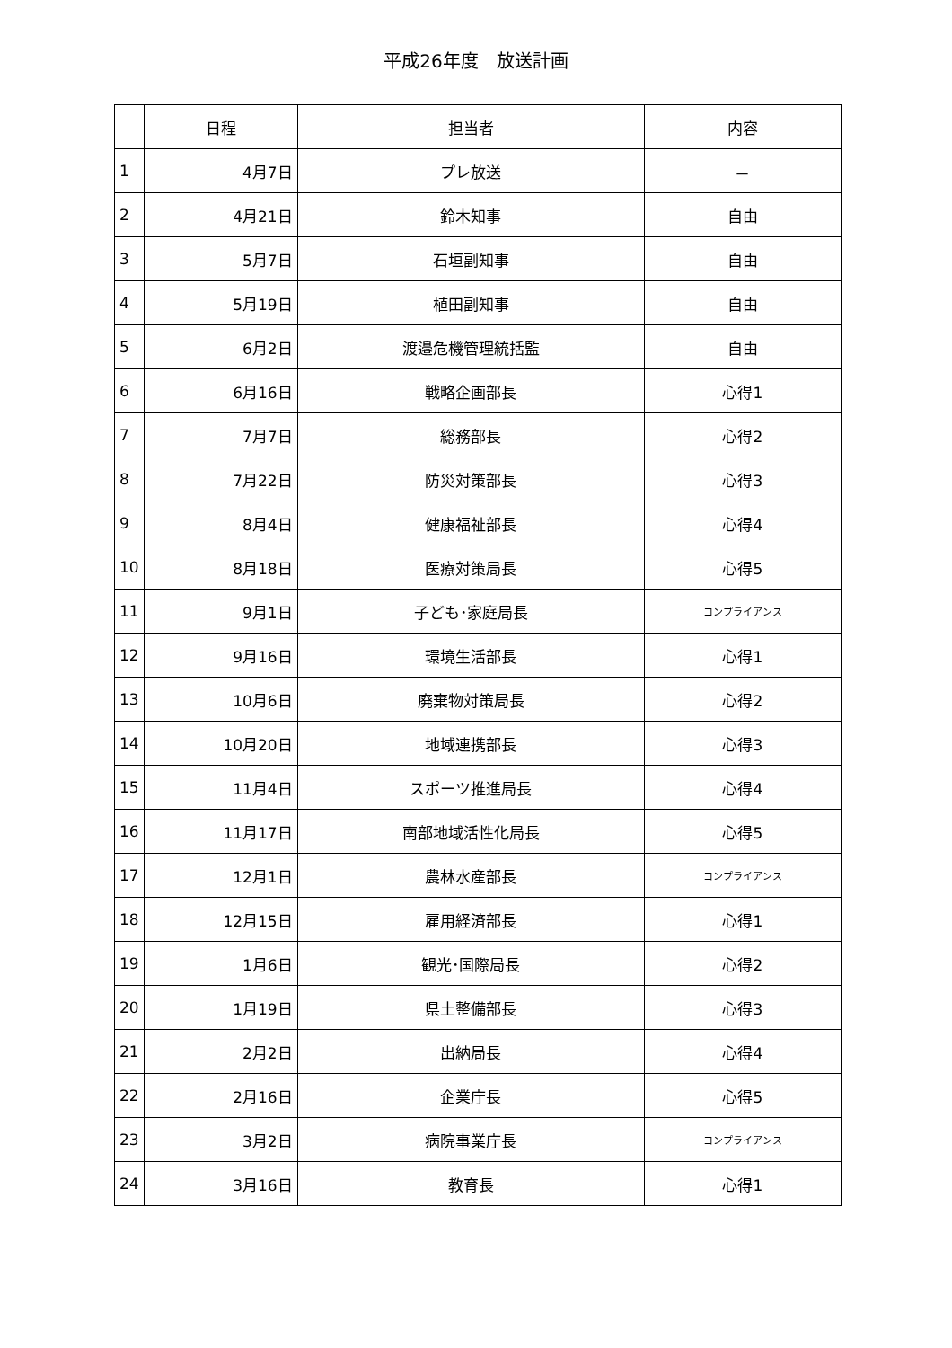平成26年度　放送計画
| | 日程 | 担当者 | 内容 |
| --- | --- | --- | --- |
| 1 | 4月7日 | プレ放送 | － |
| 2 | 4月21日 | 鈴木知事 | 自由 |
| 3 | 5月7日 | 石垣副知事 | 自由 |
| 4 | 5月19日 | 植田副知事 | 自由 |
| 5 | 6月2日 | 渡邉危機管理統括監 | 自由 |
| 6 | 6月16日 | 戦略企画部長 | 心得1 |
| 7 | 7月7日 | 総務部長 | 心得2 |
| 8 | 7月22日 | 防災対策部長 | 心得3 |
| 9 | 8月4日 | 健康福祉部長 | 心得4 |
| 10 | 8月18日 | 医療対策局長 | 心得5 |
| 11 | 9月1日 | 子ども･家庭局長 | コンプライアンス |
| 12 | 9月16日 | 環境生活部長 | 心得1 |
| 13 | 10月6日 | 廃棄物対策局長 | 心得2 |
| 14 | 10月20日 | 地域連携部長 | 心得3 |
| 15 | 11月4日 | スポーツ推進局長 | 心得4 |
| 16 | 11月17日 | 南部地域活性化局長 | 心得5 |
| 17 | 12月1日 | 農林水産部長 | コンプライアンス |
| 18 | 12月15日 | 雇用経済部長 | 心得1 |
| 19 | 1月6日 | 観光･国際局長 | 心得2 |
| 20 | 1月19日 | 県土整備部長 | 心得3 |
| 21 | 2月2日 | 出納局長 | 心得4 |
| 22 | 2月16日 | 企業庁長 | 心得5 |
| 23 | 3月2日 | 病院事業庁長 | コンプライアンス |
| 24 | 3月16日 | 教育長 | 心得1 |